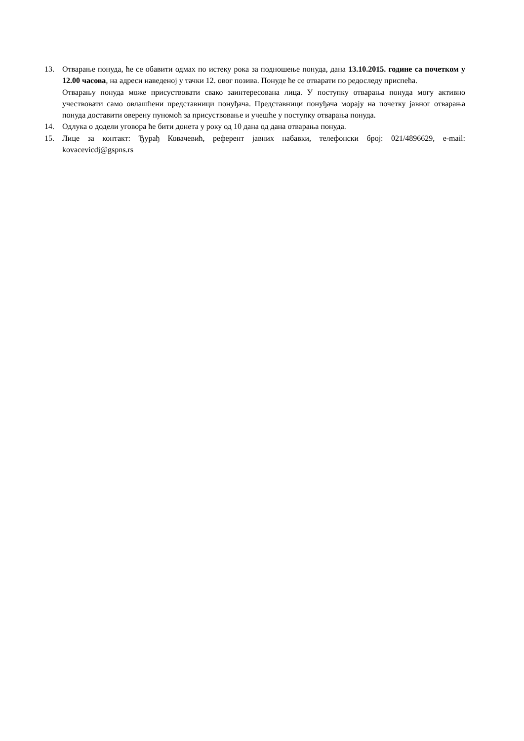13. Отварање понуда, ће се обавити одмах по истеку рока за подношење понуда, дана 13.10.2015. године са почетком у 12.00 часова, на адреси наведеној у тачки 12. овог позива. Понуде ће се отварати по редоследу приспећа.
Отварању понуда може присуствовати свако заинтересована лица. У поступку отварања понуда могу активно учествовати само овлашћени представници понуђача. Представници понуђача морају на почетку јавног отварања понуда доставити оверену пуномоћ за присуствовање и учешће у поступку отварања понуда.
14. Одлука о додели уговора ће бити донета у року од 10 дана од дана отварања понуда.
15. Лице за контакт: Ђурађ Ковачевић, референт јавних набавки, телефонски број: 021/4896629, e-mail: kovacevicdj@gspns.rs